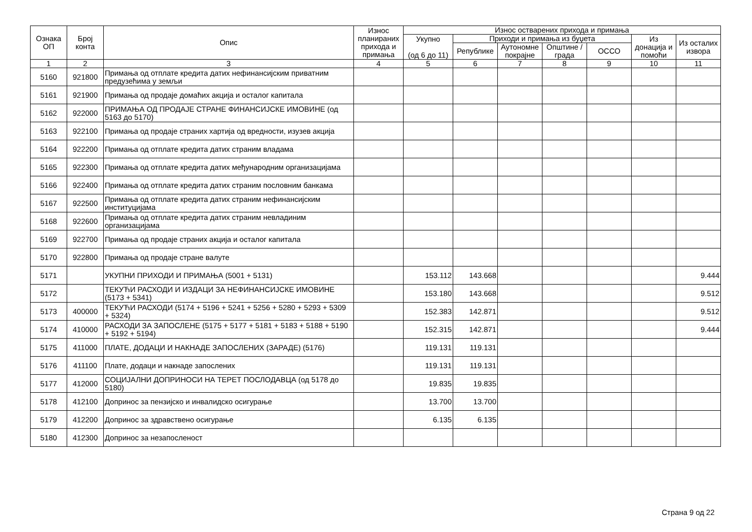| Ознака ОП | Број конта | Опис | Износ планираних прихода и примања | Износ остварених прихода и примања | | | | | | |
| --- | --- | --- | --- | --- | --- | --- | --- | --- | --- | --- |
| | | | | Укупно (од 6 до 11) | Приходи и примања из буџета | | | | Из донација и помоћи | Из осталих извора |
| | | | | | Републике | Аутономне покрајне | Општине / града | ОССО | | |
| 1 | 2 | 3 | 4 | 5 | 6 | 7 | 8 | 9 | 10 | 11 |
| 5160 | 921800 | Примања од отплате кредита датих нефинансијским приватним предузећима у земљи | | | | | | | | |
| 5161 | 921900 | Примања од продаје домаћих акција и осталог капитала | | | | | | | | |
| 5162 | 922000 | ПРИМАЊА ОД ПРОДАЈЕ СТРАНЕ ФИНАНСИЈСКЕ ИМОВИНЕ (од 5163 до 5170) | | | | | | | | |
| 5163 | 922100 | Примања од продаје страних хартија од вредности, изузев акција | | | | | | | | |
| 5164 | 922200 | Примања од отплате кредита датих страним владама | | | | | | | | |
| 5165 | 922300 | Примања од отплате кредита датих међународним организацијама | | | | | | | | |
| 5166 | 922400 | Примања од отплате кредита датих страним пословним банкама | | | | | | | | |
| 5167 | 922500 | Примања од отплате кредита датих страним нефинансијским институцијама | | | | | | | | |
| 5168 | 922600 | Примања од отплате кредита датих страним невладиним организацијама | | | | | | | | |
| 5169 | 922700 | Примања од продаје страних акција и осталог капитала | | | | | | | | |
| 5170 | 922800 | Примања од продаје стране валуте | | | | | | | | |
| 5171 | | УКУПНИ ПРИХОДИ И ПРИМАЊА (5001 + 5131) | | 153.112 | 143.668 | | | | | 9.444 |
| 5172 | | ТЕКУЋИ РАСХОДИ И ИЗДАЦИ ЗА НЕФИНАНСИЈСКЕ ИМОВИНЕ (5173 + 5341) | | 153.180 | 143.668 | | | | | 9.512 |
| 5173 | 400000 | ТЕКУЋИ РАСХОДИ (5174 + 5196 + 5241 + 5256 + 5280 + 5293 + 5309 + 5324) | | 152.383 | 142.871 | | | | | 9.512 |
| 5174 | 410000 | РАСХОДИ ЗА ЗАПОСЛЕНЕ (5175 + 5177 + 5181 + 5183 + 5188 + 5190 + 5192 + 5194) | | 152.315 | 142.871 | | | | | 9.444 |
| 5175 | 411000 | ПЛАТЕ, ДОДАЦИ И НАКНАДЕ ЗАПОСЛЕНИХ (ЗАРАДЕ) (5176) | | 119.131 | 119.131 | | | | | |
| 5176 | 411100 | Плате, додаци и накнаде запослених | | 119.131 | 119.131 | | | | | |
| 5177 | 412000 | СОЦИЈАЛНИ ДОПРИНОСИ НА ТЕРЕТ ПОСЛОДАВЦА (од 5178 до 5180) | | 19.835 | 19.835 | | | | | |
| 5178 | 412100 | Допринос за пензијско и инвалидско осигурање | | 13.700 | 13.700 | | | | | |
| 5179 | 412200 | Допринос за здравствено осигурање | | 6.135 | 6.135 | | | | | |
| 5180 | 412300 | Допринос за незапосленост | | | | | | | | |
Страна 9 од 22